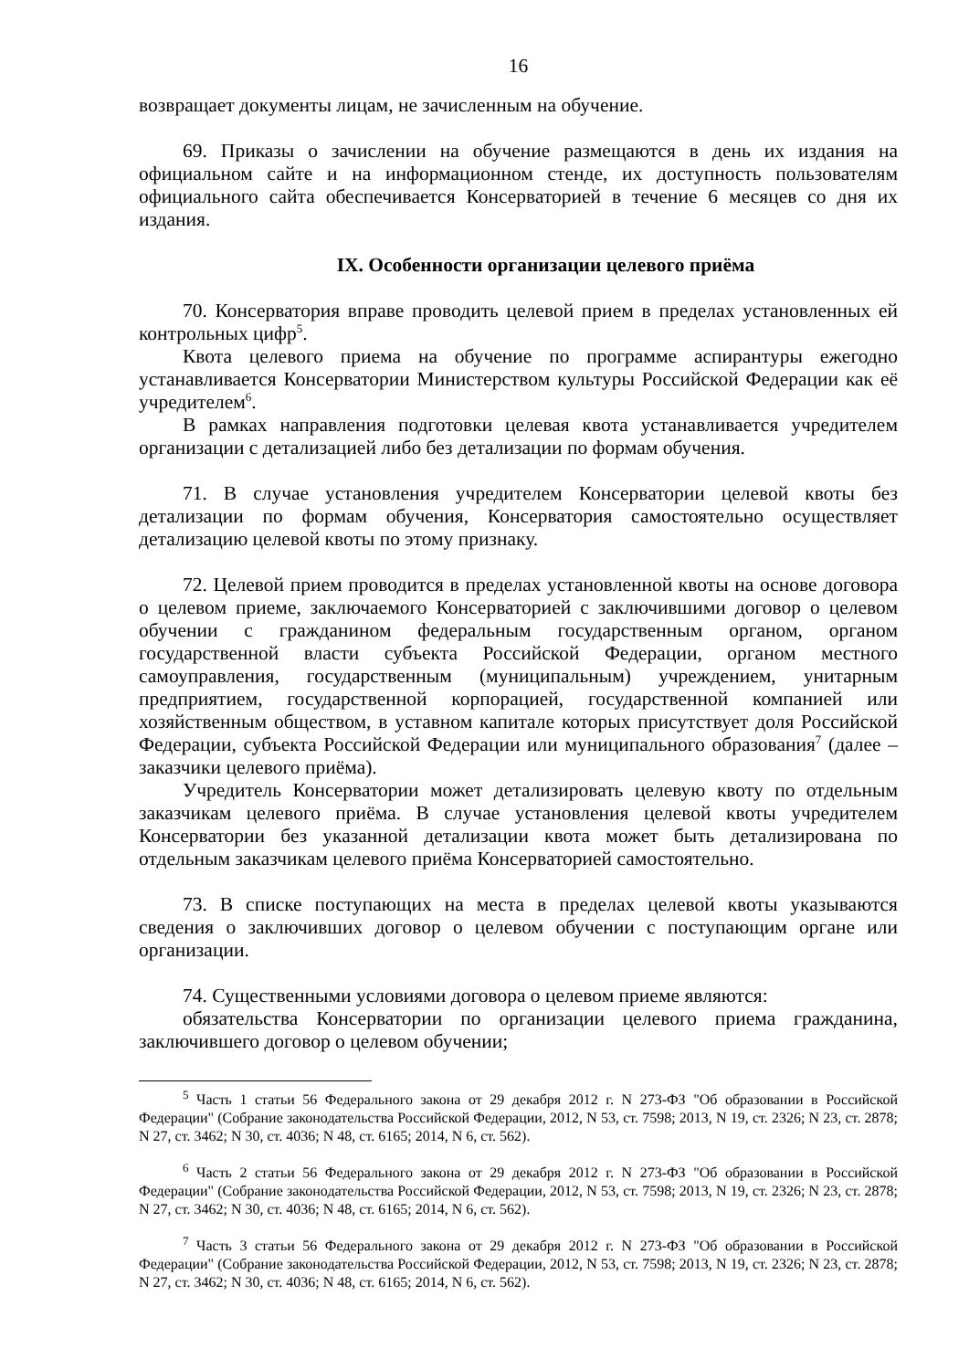16
возвращает документы лицам, не зачисленным на обучение.
69. Приказы о зачислении на обучение размещаются в день их издания на официальном сайте и на информационном стенде, их доступность пользователям официального сайта обеспечивается Консерваторией в течение 6 месяцев со дня их издания.
IX. Особенности организации целевого приёма
70. Консерватория вправе проводить целевой прием в пределах установленных ей контрольных цифр<sup>5</sup>.
Квота целевого приема на обучение по программе аспирантуры ежегодно устанавливается Консерватории Министерством культуры Российской Федерации как её учредителем<sup>6</sup>.
В рамках направления подготовки целевая квота устанавливается учредителем организации с детализацией либо без детализации по формам обучения.
71. В случае установления учредителем Консерватории целевой квоты без детализации по формам обучения, Консерватория самостоятельно осуществляет детализацию целевой квоты по этому признаку.
72. Целевой прием проводится в пределах установленной квоты на основе договора о целевом приеме, заключаемого Консерваторией с заключившими договор о целевом обучении с гражданином федеральным государственным органом, органом государственной власти субъекта Российской Федерации, органом местного самоуправления, государственным (муниципальным) учреждением, унитарным предприятием, государственной корпорацией, государственной компанией или хозяйственным обществом, в уставном капитале которых присутствует доля Российской Федерации, субъекта Российской Федерации или муниципального образования<sup>7</sup> (далее – заказчики целевого приёма).
Учредитель Консерватории может детализировать целевую квоту по отдельным заказчикам целевого приёма. В случае установления целевой квоты учредителем Консерватории без указанной детализации квота может быть детализирована по отдельным заказчикам целевого приёма Консерваторией самостоятельно.
73. В списке поступающих на места в пределах целевой квоты указываются сведения о заключивших договор о целевом обучении с поступающим органе или организации.
74. Существенными условиями договора о целевом приеме являются:
обязательства Консерватории по организации целевого приема гражданина, заключившего договор о целевом обучении;
<sup>5</sup> Часть 1 статьи 56 Федерального закона от 29 декабря 2012 г. N 273-ФЗ "Об образовании в Российской Федерации" (Собрание законодательства Российской Федерации, 2012, N 53, ст. 7598; 2013, N 19, ст. 2326; N 23, ст. 2878; N 27, ст. 3462; N 30, ст. 4036; N 48, ст. 6165; 2014, N 6, ст. 562).
<sup>6</sup> Часть 2 статьи 56 Федерального закона от 29 декабря 2012 г. N 273-ФЗ "Об образовании в Российской Федерации" (Собрание законодательства Российской Федерации, 2012, N 53, ст. 7598; 2013, N 19, ст. 2326; N 23, ст. 2878; N 27, ст. 3462; N 30, ст. 4036; N 48, ст. 6165; 2014, N 6, ст. 562).
<sup>7</sup> Часть 3 статьи 56 Федерального закона от 29 декабря 2012 г. N 273-ФЗ "Об образовании в Российской Федерации" (Собрание законодательства Российской Федерации, 2012, N 53, ст. 7598; 2013, N 19, ст. 2326; N 23, ст. 2878; N 27, ст. 3462; N 30, ст. 4036; N 48, ст. 6165; 2014, N 6, ст. 562).